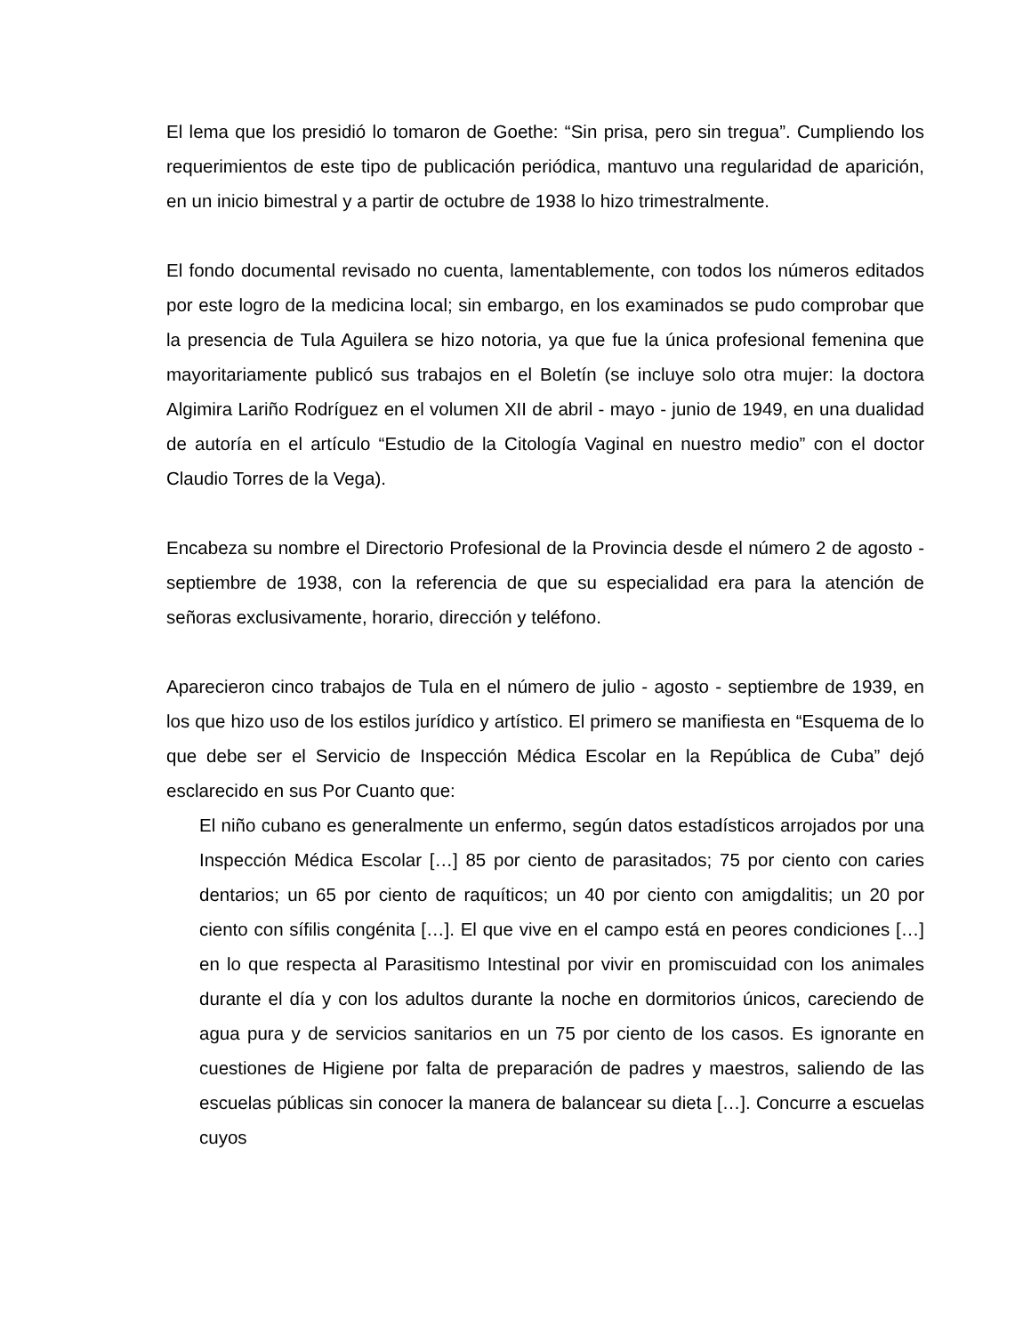El lema que los presidió lo tomaron de Goethe: “Sin prisa, pero sin tregua”. Cumpliendo los requerimientos de este tipo de publicación periódica, mantuvo una regularidad de aparición, en un inicio bimestral y a partir de octubre de 1938 lo hizo trimestralmente.
El fondo documental revisado no cuenta, lamentablemente, con todos los números editados por este logro de la medicina local; sin embargo, en los examinados se pudo comprobar que la presencia de Tula Aguilera se hizo notoria, ya que fue la única profesional femenina que mayoritariamente publicó sus trabajos en el Boletín (se incluye solo otra mujer: la doctora Algimira Lariño Rodríguez en el volumen XII de abril - mayo - junio de 1949, en una dualidad de autoría en el artículo “Estudio de la Citología Vaginal en nuestro medio” con el doctor Claudio Torres de la Vega).
Encabeza su nombre el Directorio Profesional de la Provincia desde el número 2 de agosto - septiembre de 1938, con la referencia de que su especialidad era para la atención de señoras exclusivamente, horario, dirección y teléfono.
Aparecieron cinco trabajos de Tula en el número de julio - agosto - septiembre de 1939, en los que hizo uso de los estilos jurídico y artístico. El primero se manifiesta en “Esquema de lo que debe ser el Servicio de Inspección Médica Escolar en la República de Cuba” dejó esclarecido en sus Por Cuanto que:
El niño cubano es generalmente un enfermo, según datos estadísticos arrojados por una Inspección Médica Escolar […] 85 por ciento de parasitados; 75 por ciento con caries dentarios; un 65 por ciento de raquíticos; un 40 por ciento con amigdalitis; un 20 por ciento con sífilis congénita […]. El que vive en el campo está en peores condiciones […] en lo que respecta al Parasitismo Intestinal por vivir en promiscuidad con los animales durante el día y con los adultos durante la noche en dormitorios únicos, careciendo de agua pura y de servicios sanitarios en un 75 por ciento de los casos. Es ignorante en cuestiones de Higiene por falta de preparación de padres y maestros, saliendo de las escuelas públicas sin conocer la manera de balancear su dieta […]. Concurre a escuelas cuyos